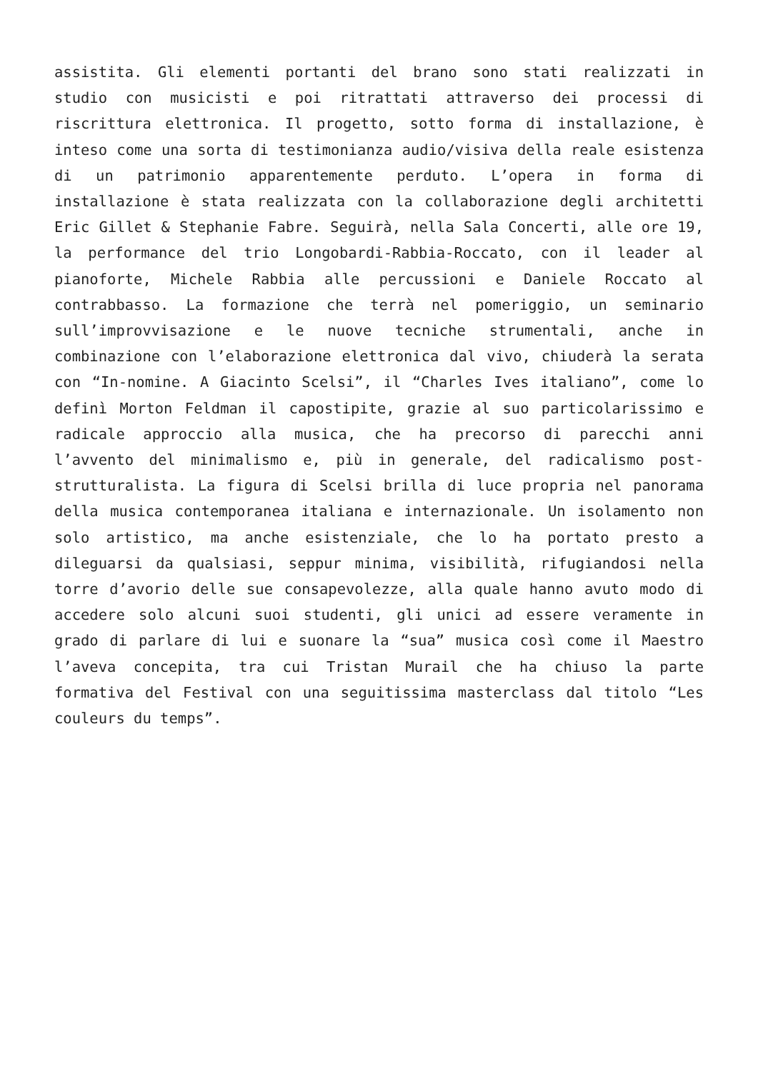assistita. Gli elementi portanti del brano sono stati realizzati in studio con musicisti e poi ritrattati attraverso dei processi di riscrittura elettronica. Il progetto, sotto forma di installazione, è inteso come una sorta di testimonianza audio/visiva della reale esistenza di un patrimonio apparentemente perduto. L’opera in forma di installazione è stata realizzata con la collaborazione degli architetti Eric Gillet & Stephanie Fabre. Seguirà, nella Sala Concerti, alle ore 19, la performance del trio Longobardi-Rabbia-Roccato, con il leader al pianoforte, Michele Rabbia alle percussioni e Daniele Roccato al contrabbasso. La formazione che terrà nel pomeriggio, un seminario sull’improvvisazione e le nuove tecniche strumentali, anche in combinazione con l’elaborazione elettronica dal vivo, chiuderà la serata con “In-nomine. A Giacinto Scelsi”, il “Charles Ives italiano”, come lo definì Morton Feldman il capostipite, grazie al suo particolarissimo e radicale approccio alla musica, che ha precorso di parecchi anni l’avvento del minimalismo e, più in generale, del radicalismo post-strutturalista. La figura di Scelsi brilla di luce propria nel panorama della musica contemporanea italiana e internazionale. Un isolamento non solo artistico, ma anche esistenziale, che lo ha portato presto a dileguarsi da qualsiasi, seppur minima, visibilità, rifugiandosi nella torre d’avorio delle sue consapevolezze, alla quale hanno avuto modo di accedere solo alcuni suoi studenti, gli unici ad essere veramente in grado di parlare di lui e suonare la “sua” musica così come il Maestro l’aveva concepita, tra cui Tristan Murail che ha chiuso la parte formativa del Festival con una seguitissima masterclass dal titolo “Les couleurs du temps”.